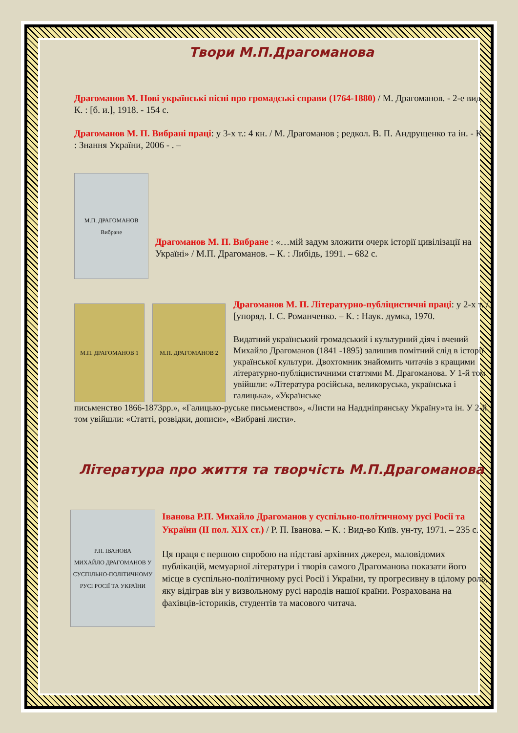Твори М.П.Драгоманова
Драгоманов М. Нові українські пісні про громадські справи (1764-1880) / М. Драгоманов. - 2-е вид. - К. : [б. и.], 1918. - 154 с.
Драгоманов М. П. Вибрані праці: у 3-х т.: 4 кн. / М. Драгоманов ; редкол. В. П. Андрущенко та ін. - К. : Знання України, 2006 - . –
М.П. ДРАГОМАНОВ Вибране
Драгоманов М. П. Вибране : «…мій задум зложити очерк історії цивілізації на Україні» / М.П. Драгоманов. – К. : Либідь, 1991. – 682 с.
М.П. ДРАГОМАНОВ 1 М.П. ДРАГОМАНОВ 2
Драгоманов М. П. Літературно-публіцистичні праці: у 2-х т. / [упоряд. І. С. Романченко. – К. : Наук. думка, 1970.
Видатний український громадський і культурний діяч і вчений Михайло Драгоманов (1841 -1895) залишив помітний слід в історії української культури. Двохтомник знайомить читачів з кращими літературно-публіцистичними статтями М. Драгоманова. У 1-й том увійшли: «Література російська, великоруська, українська і галицька», «Українське
письменство 1866-1873рр.», «Галицько-руське письменство», «Листи на Наддніпрянську Україну»та ін. У 2-й том увійшли: «Статті, розвідки, дописи», «Вибрані листи».
Література про життя та творчість М.П.Драгоманова
Р.П. ІВАНОВА
МИХАЙЛО ДРАГОМАНОВ У СУСПІЛЬНО-ПОЛІТИЧНОМУ РУСІ РОСІЇ ТА УКРАЇНИ
Іванова Р.П. Михайло Драгоманов у суспільно-політичному русі Росії та України (ІІ пол. ХІХ ст.) / Р. П. Іванова. – К. : Вид-во Київ. ун-ту, 1971. – 235 с.
Ця праця є першою спробою на підставі архівних джерел, маловідомих публікацій, мемуарної літератури і творів самого Драгоманова показати його місце в суспільно-політичному русі Росії і України, ту прогресивну в цілому роль, яку відіграв він у визвольному русі народів нашої країни. Розрахована на фахівців-істориків, студентів та масового читача.